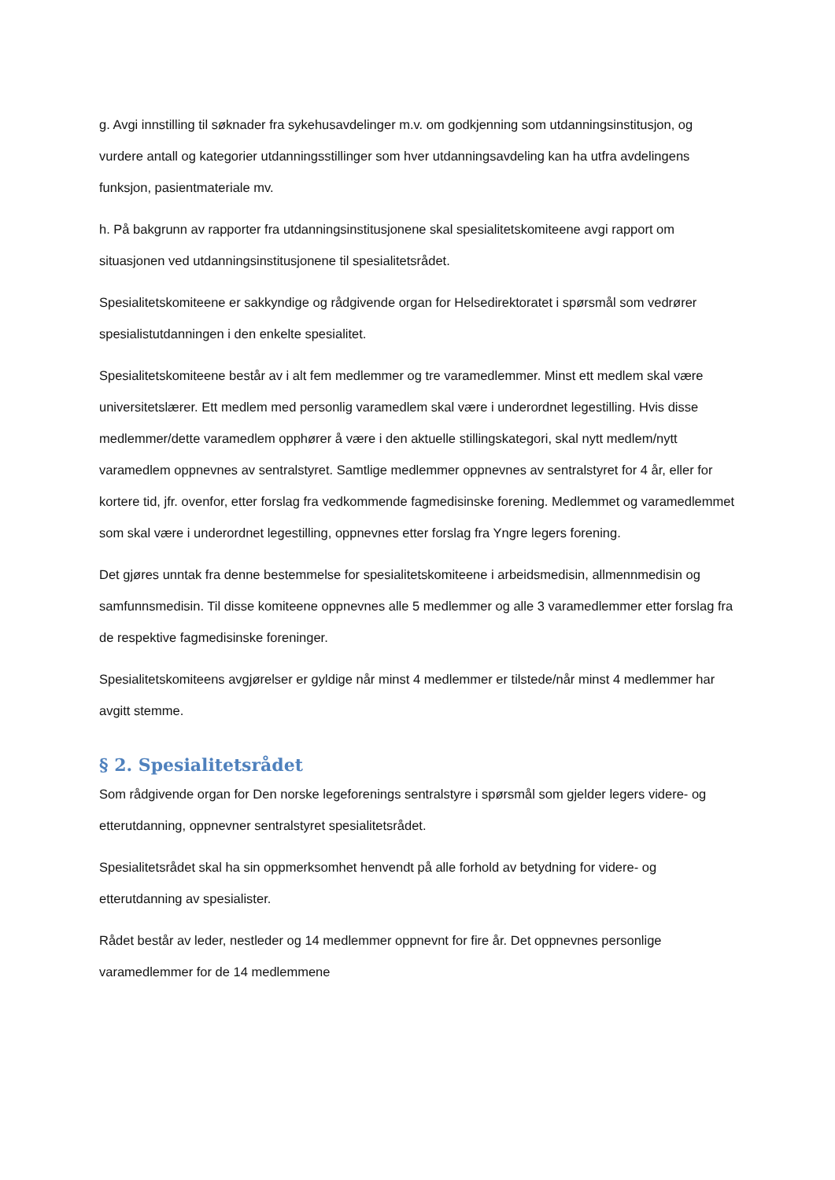g. Avgi innstilling til søknader fra sykehusavdelinger m.v. om godkjenning som utdanningsinstitusjon, og vurdere antall og kategorier utdanningsstillinger som hver utdanningsavdeling kan ha utfra avdelingens funksjon, pasientmateriale mv.
h. På bakgrunn av rapporter fra utdanningsinstitusjonene skal spesialitetskomiteene avgi rapport om situasjonen ved utdanningsinstitusjonene til spesialitetsrådet.
Spesialitetskomiteene er sakkyndige og rådgivende organ for Helsedirektoratet i spørsmål som vedrører spesialistutdanningen i den enkelte spesialitet.
Spesialitetskomiteene består av i alt fem medlemmer og tre varamedlemmer. Minst ett medlem skal være universitetslærer. Ett medlem med personlig varamedlem skal være i underordnet legestilling. Hvis disse medlemmer/dette varamedlem opphører å være i den aktuelle stillingskategori, skal nytt medlem/nytt varamedlem oppnevnes av sentralstyret. Samtlige medlemmer oppnevnes av sentralstyret for 4 år, eller for kortere tid, jfr. ovenfor, etter forslag fra vedkommende fagmedisinske forening. Medlemmet og varamedlemmet som skal være i underordnet legestilling, oppnevnes etter forslag fra Yngre legers forening.
Det gjøres unntak fra denne bestemmelse for spesialitetskomiteene i arbeidsmedisin, allmennmedisin og samfunnsmedisin. Til disse komiteene oppnevnes alle 5 medlemmer og alle 3 varamedlemmer etter forslag fra de respektive fagmedisinske foreninger.
Spesialitetskomiteens avgjørelser er gyldige når minst 4 medlemmer er tilstede/når minst 4 medlemmer har avgitt stemme.
§ 2. Spesialitetsrådet
Som rådgivende organ for Den norske legeforenings sentralstyre i spørsmål som gjelder legers videre- og etterutdanning, oppnevner sentralstyret spesialitetsrådet.
Spesialitetsrådet skal ha sin oppmerksomhet henvendt på alle forhold av betydning for videre- og etterutdanning av spesialister.
Rådet består av leder, nestleder og 14 medlemmer oppnevnt for fire år. Det oppnevnes personlige varamedlemmer for de 14 medlemmene